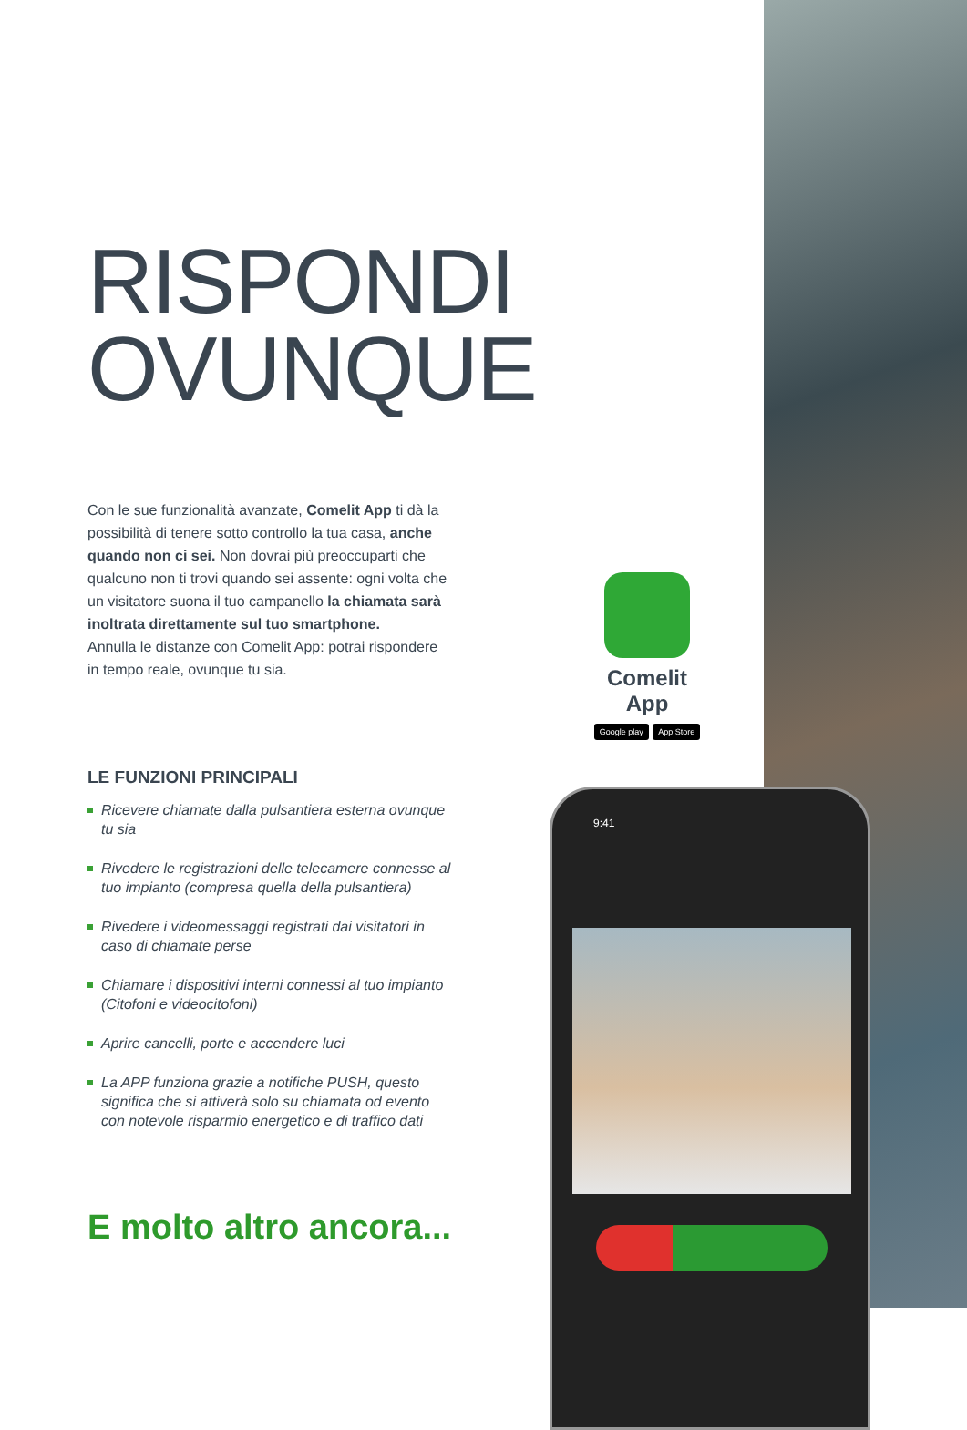RISPONDI
OVUNQUE
Con le sue funzionalità avanzate, Comelit App ti dà la possibilità di tenere sotto controllo la tua casa, anche quando non ci sei. Non dovrai più preoccuparti che qualcuno non ti trovi quando sei assente: ogni volta che un visitatore suona il tuo campanello la chiamata sarà inoltrata direttamente sul tuo smartphone.
Annulla le distanze con Comelit App: potrai rispondere in tempo reale, ovunque tu sia.
LE FUNZIONI PRINCIPALI
Ricevere chiamate dalla pulsantiera esterna ovunque tu sia
Rivedere le registrazioni delle telecamere connesse al tuo impianto (compresa quella della pulsantiera)
Rivedere i videomessaggi registrati dai visitatori in caso di chiamate perse
Chiamare i dispositivi interni connessi al tuo impianto (Citofoni e videocitofoni)
Aprire cancelli, porte e accendere luci
La APP funziona grazie a notifiche PUSH, questo significa che si attiverà solo su chiamata od evento con notevole risparmio energetico e di traffico dati
E molto altro ancora...
Comelit App
Google play App Store
9:41